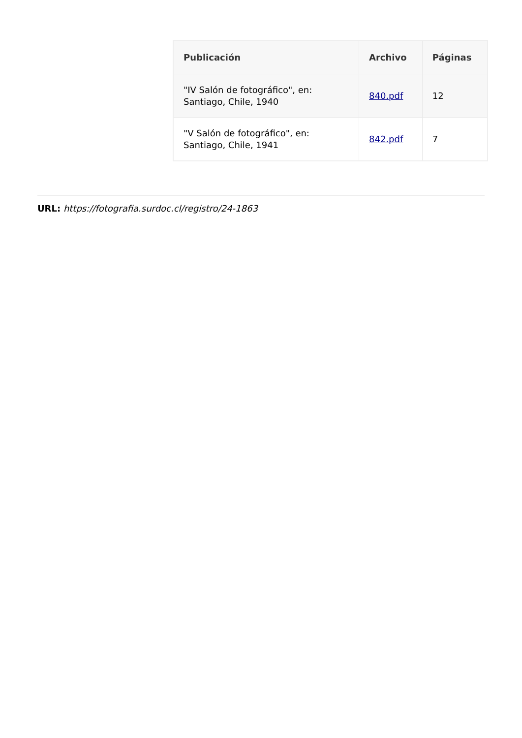| Publicación | Archivo | Páginas |
| --- | --- | --- |
| "IV Salón de fotográfico", en: Santiago, Chile, 1940 | 840.pdf | 12 |
| "V Salón de fotográfico", en: Santiago, Chile, 1941 | 842.pdf | 7 |
URL: https://fotografia.surdoc.cl/registro/24-1863